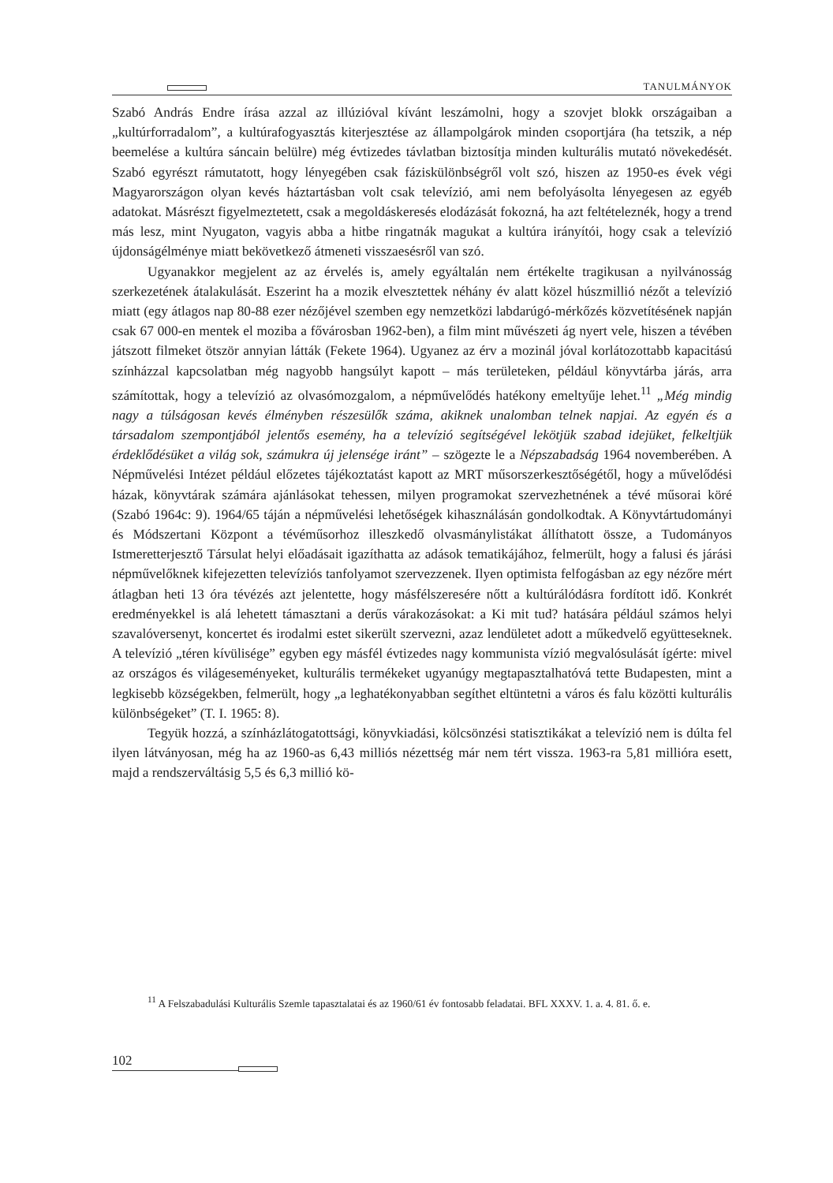TANULMÁNYOK
Szabó András Endre írása azzal az illúzióval kívánt leszámolni, hogy a szovjet blokk országaiban a „kultúrforradalom”, a kultúrafogyasztás kiterjesztése az állampolgárok minden csoportjára (ha tetszik, a nép beemelése a kultúra sáncain belülre) még évtizedes távlatban biztosítja minden kulturális mutató növekedését. Szabó egyrészt rámutatott, hogy lényegében csak fáziskülönbségről volt szó, hiszen az 1950-es évek végi Magyarországon olyan kevés háztartásban volt csak televízió, ami nem befolyásolta lényegesen az egyéb adatokat. Másrészt figyelmeztetett, csak a megoldáskeresés elodázását fokozná, ha azt feltételeznék, hogy a trend más lesz, mint Nyugaton, vagyis abba a hitbe ringatnák magukat a kultúra irányítói, hogy csak a televízió újdonságélménye miatt bekövetkező átmeneti visszaesésről van szó.
Ugyanakkor megjelent az az érvelés is, amely egyáltalán nem értékelte tragikusan a nyilvánosság szerkezetének átalakulását. Eszerint ha a mozik elvesztettek néhány év alatt közel húszmillió nézőt a televízió miatt (egy átlagos nap 80-88 ezer nézőjével szemben egy nemzetközi labdarúgó-mérkőzés közvetítésének napján csak 67 000-en mentek el moziba a fővárosban 1962-ben), a film mint művészeti ág nyert vele, hiszen a tévében játszott filmeket ötször annyian látták (Fekete 1964). Ugyanez az érv a mozinál jóval korlátozottabb kapacitású színházzal kapcsolatban még nagyobb hangsúlyt kapott – más területeken, például könyvtárba járás, arra számítottak, hogy a televízió az olvasómozgalom, a népművelődés hatékony emeltyűje lehet.<sup>11</sup> „Még mindig nagy a túlságosan kevés élményben részesülők száma, akiknek unalomban telnek napjai. Az egyén és a társadalom szempontjából jelentős esemény, ha a televízió segítségével lekötjük szabad idejüket, felkeltjük érdeklődésüket a világ sok, számukra új jelensége iránt” – szögezte le a Népszabadság 1964 novemberében. A Népművelési Intézet például előzetes tájékoztatást kapott az MRT műsorszerkesztőségétől, hogy a művelődési házak, könyvtárak számára ajánlásokat tehessen, milyen programokat szervezhetnének a tévé műsorai köré (Szabó 1964c: 9). 1964/65 táján a népművelési lehetőségek kihasználásán gondolkodtak. A Könyvtártudományi és Módszertani Központ a tévéműsorhoz illeszkedő olvasmánylistákat állíthatott össze, a Tudományos Istmeretterjesztő Társulat helyi előadásait igazíthatta az adások tematikájához, felmerült, hogy a falusi és járási népművelőknek kifejezetten televíziós tanfolyamot szervezzenek. Ilyen optimista felfogásban az egy nézőre mért átlagban heti 13 óra tévézés azt jelentette, hogy másfélszeresére nőtt a kultúrálódásra fordított idő. Konkrét eredményekkel is alá lehetett támasztani a derűs várakozásokat: a Ki mit tud? hatására például számos helyi szavalóversenyt, koncertet és irodalmi estet sikerült szervezni, azaz lendületet adott a műkedvelő együtteseknek. A televízió „téren kívülisége” egyben egy másfél évtizedes nagy kommunista vízió megvalósulását ígérte: mivel az országos és világeseményeket, kulturális termékeket ugyanúgy megtapasztalhatóvá tette Budapesten, mint a legkisebb községekben, felmerült, hogy „a leghatékonyabban segíthet eltüntetni a város és falu közötti kulturális különbségeket” (T. I. 1965: 8).
Tegyük hozzá, a színházlátogatottsági, könyvkiadási, kölcsönzési statisztikákat a televízió nem is dúlta fel ilyen látványosan, még ha az 1960-as 6,43 milliós nézettség már nem tért vissza. 1963-ra 5,81 millióra esett, majd a rendszerváltásig 5,5 és 6,3 millió kö-
<sup>11</sup> A Felszabadulási Kulturális Szemle tapasztalatai és az 1960/61 év fontosabb feladatai. BFL XXXV. 1. a. 4. 81. ő. e.
102